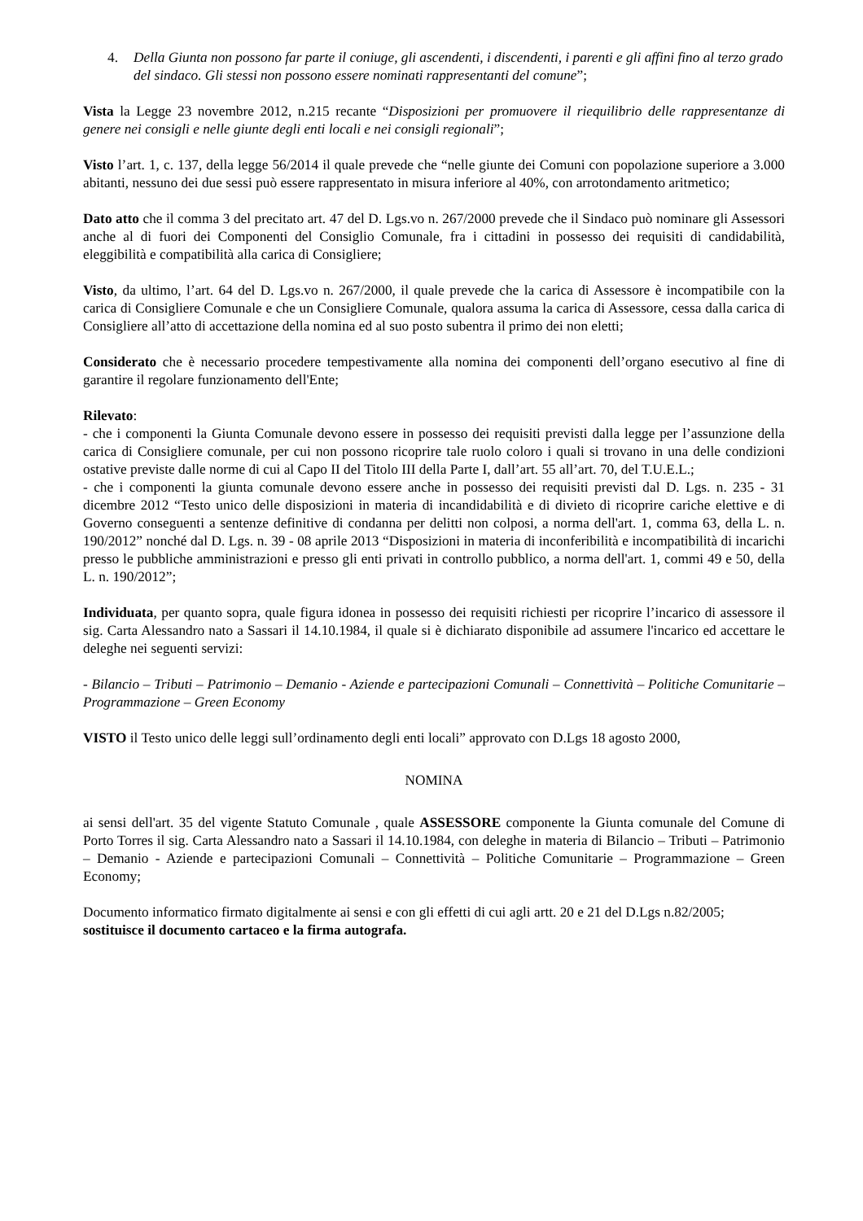4. Della Giunta non possono far parte il coniuge, gli ascendenti, i discendenti, i parenti e gli affini fino al terzo grado del sindaco. Gli stessi non possono essere nominati rappresentanti del comune”;
Vista la Legge 23 novembre 2012, n.215 recante “Disposizioni per promuovere il riequilibrio delle rappresentanze di genere nei consigli e nelle giunte degli enti locali e nei consigli regionali”;
Visto l’art. 1, c. 137, della legge 56/2014 il quale prevede che “nelle giunte dei Comuni con popolazione superiore a 3.000 abitanti, nessuno dei due sessi può essere rappresentato in misura inferiore al 40%, con arrotondamento aritmetico;
Dato atto che il comma 3 del precitato art. 47 del D. Lgs.vo n. 267/2000 prevede che il Sindaco può nominare gli Assessori anche al di fuori dei Componenti del Consiglio Comunale, fra i cittadini in possesso dei requisiti di candidabilità, eleggibilità e compatibilità alla carica di Consigliere;
Visto, da ultimo, l’art. 64 del D. Lgs.vo n. 267/2000, il quale prevede che la carica di Assessore è incompatibile con la carica di Consigliere Comunale e che un Consigliere Comunale, qualora assuma la carica di Assessore, cessa dalla carica di Consigliere all’atto di accettazione della nomina ed al suo posto subentra il primo dei non eletti;
Considerato che è necessario procedere tempestivamente alla nomina dei componenti dell’organo esecutivo al fine di garantire il regolare funzionamento dell'Ente;
Rilevato:
- che i componenti la Giunta Comunale devono essere in possesso dei requisiti previsti dalla legge per l’assunzione della carica di Consigliere comunale, per cui non possono ricoprire tale ruolo coloro i quali si trovano in una delle condizioni ostative previste dalle norme di cui al Capo II del Titolo III della Parte I, dall’art. 55 all’art. 70, del T.U.E.L.;
- che i componenti la giunta comunale devono essere anche in possesso dei requisiti previsti dal D. Lgs. n. 235 - 31 dicembre 2012 “Testo unico delle disposizioni in materia di incandidabilità e di divieto di ricoprire cariche elettive e di Governo conseguenti a sentenze definitive di condanna per delitti non colposi, a norma dell'art. 1, comma 63, della L. n. 190/2012” nonché dal D. Lgs. n. 39 - 08 aprile 2013 “Disposizioni in materia di inconferibilità e incompatibilità di incarichi presso le pubbliche amministrazioni e presso gli enti privati in controllo pubblico, a norma dell'art. 1, commi 49 e 50, della L. n. 190/2012”;
Individuata, per quanto sopra, quale figura idonea in possesso dei requisiti richiesti per ricoprire l’incarico di assessore il sig. Carta Alessandro nato a Sassari il 14.10.1984, il quale si è dichiarato disponibile ad assumere l'incarico ed accettare le deleghe nei seguenti servizi:
- Bilancio – Tributi – Patrimonio – Demanio - Aziende e partecipazioni Comunali – Connettività – Politiche Comunitarie – Programmazione – Green Economy
VISTO il Testo unico delle leggi sull’ordinamento degli enti locali” approvato con D.Lgs 18 agosto 2000,
NOMINA
ai sensi dell'art. 35 del vigente Statuto Comunale , quale ASSESSORE componente la Giunta comunale del Comune di Porto Torres il sig. Carta Alessandro nato a Sassari il 14.10.1984, con deleghe in materia di Bilancio – Tributi – Patrimonio – Demanio - Aziende e partecipazioni Comunali – Connettività – Politiche Comunitarie – Programmazione – Green Economy;
Documento informatico firmato digitalmente ai sensi e con gli effetti di cui agli artt. 20 e 21 del D.Lgs n.82/2005; sostituisce il documento cartaceo e la firma autografa.